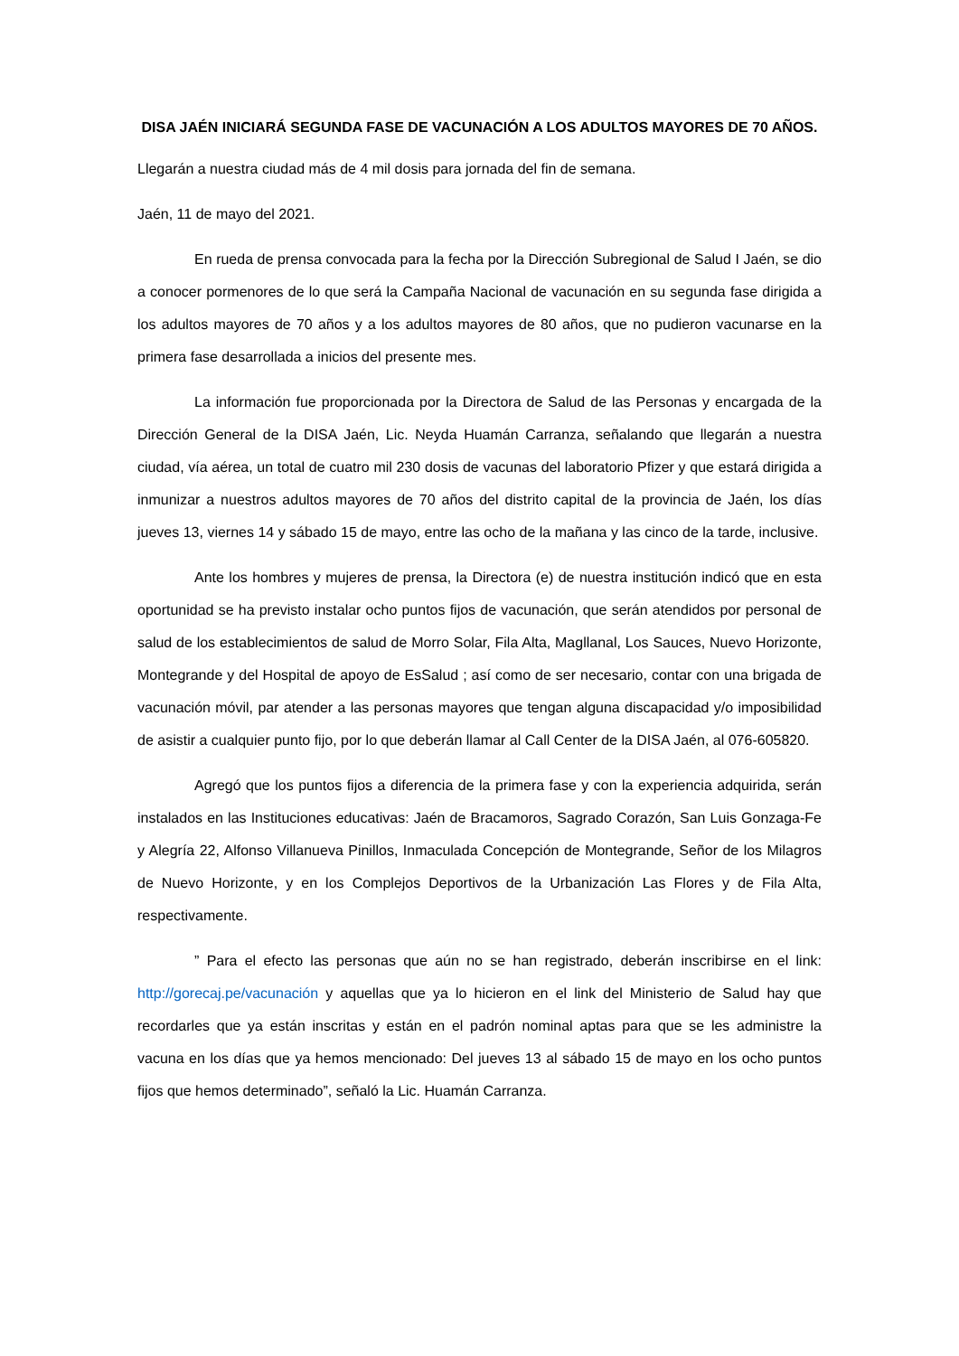DISA JAÉN INICIARÁ SEGUNDA FASE DE VACUNACIÓN A LOS ADULTOS MAYORES DE 70 AÑOS.
Llegarán a nuestra ciudad más de 4 mil dosis para jornada del fin de semana.
Jaén, 11 de mayo del 2021.
En rueda de prensa convocada para la fecha por la Dirección Subregional de Salud I Jaén, se dio a conocer pormenores de lo que será la Campaña Nacional de vacunación en su segunda fase dirigida a los adultos mayores de 70 años y a los adultos mayores de 80 años, que no pudieron vacunarse en la primera fase desarrollada a inicios del presente mes.
La información fue proporcionada por la Directora de Salud de las Personas y encargada de la Dirección General de la DISA Jaén, Lic. Neyda Huamán Carranza, señalando que llegarán a nuestra ciudad, vía aérea, un total de cuatro mil 230 dosis de vacunas del laboratorio Pfizer y que estará dirigida a inmunizar a nuestros adultos mayores de 70 años del distrito capital de la provincia de Jaén, los días jueves 13, viernes 14 y sábado 15 de mayo, entre las ocho de la mañana y las cinco de la tarde, inclusive.
Ante los hombres y mujeres de prensa, la Directora (e) de nuestra institución indicó que en esta oportunidad se ha previsto instalar ocho puntos fijos de vacunación, que serán atendidos por personal de salud de los establecimientos de salud de Morro Solar, Fila Alta, Magllanal, Los Sauces, Nuevo Horizonte, Montegrande y del Hospital de apoyo de EsSalud ; así como de ser necesario, contar con una brigada de vacunación móvil, par atender a las personas mayores que tengan alguna discapacidad y/o imposibilidad de asistir a cualquier punto fijo, por lo que deberán llamar al Call Center de la DISA Jaén, al 076-605820.
Agregó que los puntos fijos a diferencia de la primera fase y con la experiencia adquirida, serán instalados en las Instituciones educativas: Jaén de Bracamoros, Sagrado Corazón, San Luis Gonzaga-Fe y Alegría 22, Alfonso Villanueva Pinillos, Inmaculada Concepción de Montegrande, Señor de los Milagros de Nuevo Horizonte, y en los Complejos Deportivos de la Urbanización Las Flores y de Fila Alta, respectivamente.
” Para el efecto las personas que aún no se han registrado, deberán inscribirse en el link: http://gorecaj.pe/vacunación y aquellas que ya lo hicieron en el link del Ministerio de Salud hay que recordarles que ya están inscritas y están en el padrón nominal aptas para que se les administre la vacuna en los días que ya hemos mencionado: Del jueves 13 al sábado 15 de mayo en los ocho puntos fijos que hemos determinado”, señaló la Lic. Huamán Carranza.